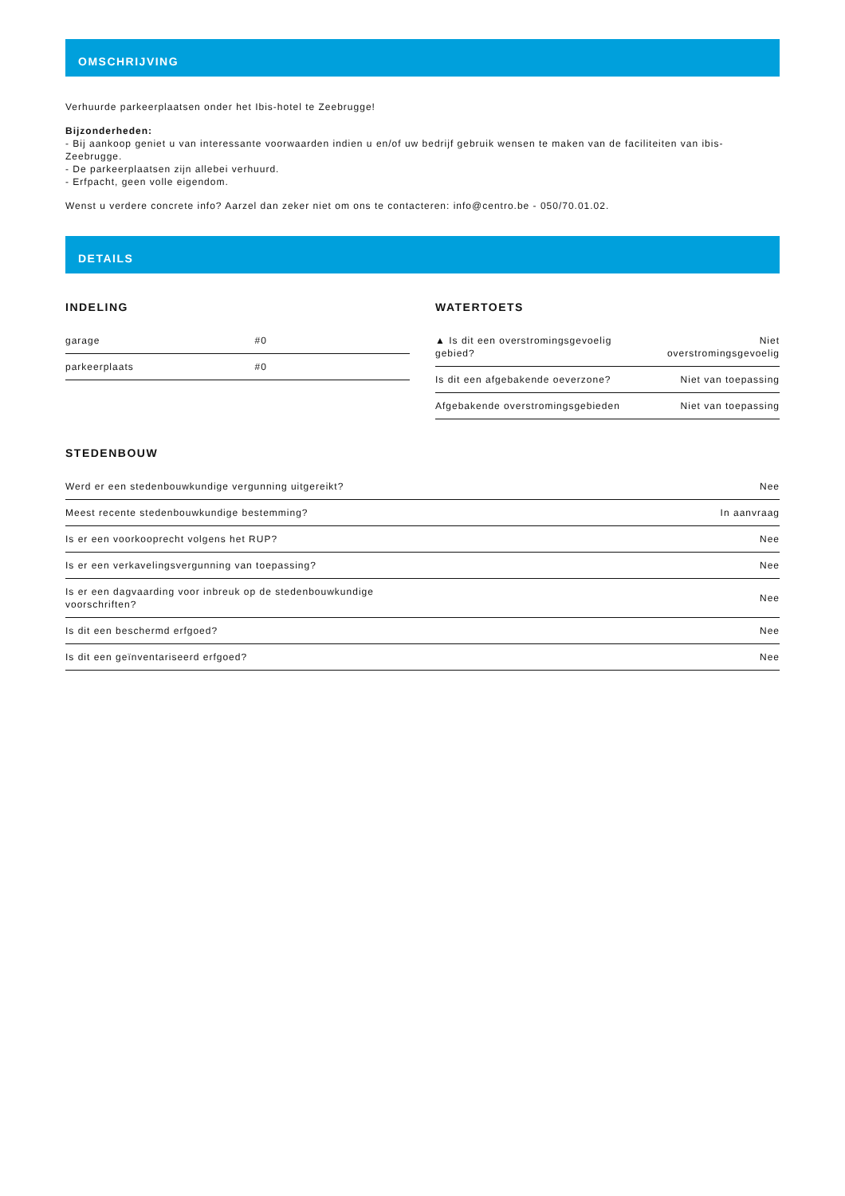OMSCHRIJVING
Verhuurde parkeerplaatsen onder het Ibis-hotel te Zeebrugge!
Bijzonderheden:
- Bij aankoop geniet u van interessante voorwaarden indien u en/of uw bedrijf gebruik wensen te maken van de faciliteiten van ibis-Zeebrugge.
- De parkeerplaatsen zijn allebei verhuurd.
- Erfpacht, geen volle eigendom.
Wenst u verdere concrete info? Aarzel dan zeker niet om ons te contacteren: info@centro.be - 050/70.01.02.
DETAILS
INDELING
| garage | #0 |
| parkeerplaats | #0 |
WATERTOETS
| ▲ Is dit een overstromingsgevoelig gebied? | Niet overstromingsgevoelig |
| Is dit een afgebakende oeverzone? | Niet van toepassing |
| Afgebakende overstromingsgebieden | Niet van toepassing |
STEDENBOUW
| Werd er een stedenbouwkundige vergunning uitgereikt? | Nee |
| Meest recente stedenbouwkundige bestemming? | In aanvraag |
| Is er een voorkooprecht volgens het RUP? | Nee |
| Is er een verkavelingsvergunning van toepassing? | Nee |
| Is er een dagvaarding voor inbreuk op de stedenbouwkundige voorschriften? | Nee |
| Is dit een beschermd erfgoed? | Nee |
| Is dit een geïnventariseerd erfgoed? | Nee |